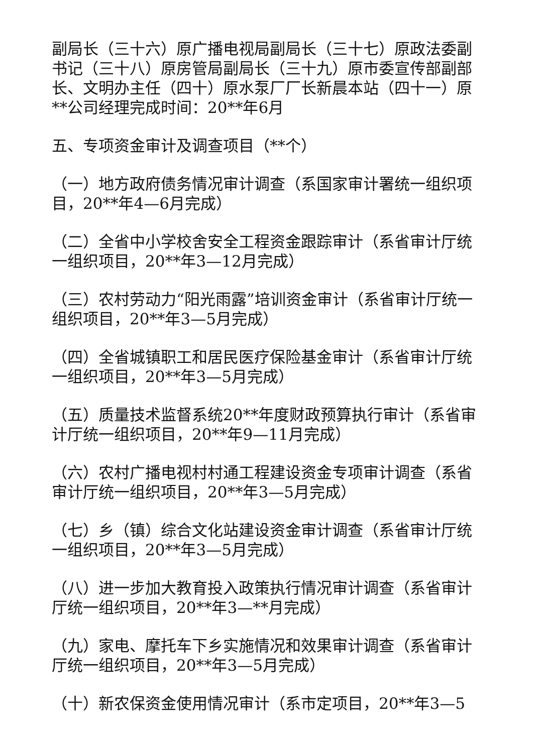副局长（三十六）原广播电视局副局长（三十七）原政法委副书记（三十八）原房管局副局长（三十九）原市委宣传部副部长、文明办主任（四十）原水泵厂厂长新晨本站（四十一）原**公司经理完成时间：20**年6月
五、专项资金审计及调查项目（**个）
（一）地方政府债务情况审计调查（系国家审计署统一组织项目，20**年4—6月完成）
（二）全省中小学校舍安全工程资金跟踪审计（系省审计厅统一组织项目，20**年3—12月完成）
（三）农村劳动力“阳光雨露”培训资金审计（系省审计厅统一组织项目，20**年3—5月完成）
（四）全省城镇职工和居民医疗保险基金审计（系省审计厅统一组织项目，20**年3—5月完成）
（五）质量技术监督系统20**年度财政预算执行审计（系省审计厅统一组织项目，20**年9—11月完成）
（六）农村广播电视村村通工程建设资金专项审计调查（系省审计厅统一组织项目，20**年3—5月完成）
（七）乡（镇）综合文化站建设资金审计调查（系省审计厅统一组织项目，20**年3—5月完成）
（八）进一步加大教育投入政策执行情况审计调查（系省审计厅统一组织项目，20**年3—**月完成）
（九）家电、摩托车下乡实施情况和效果审计调查（系省审计厅统一组织项目，20**年3—5月完成）
（十）新农保资金使用情况审计（系市定项目，20**年3—5